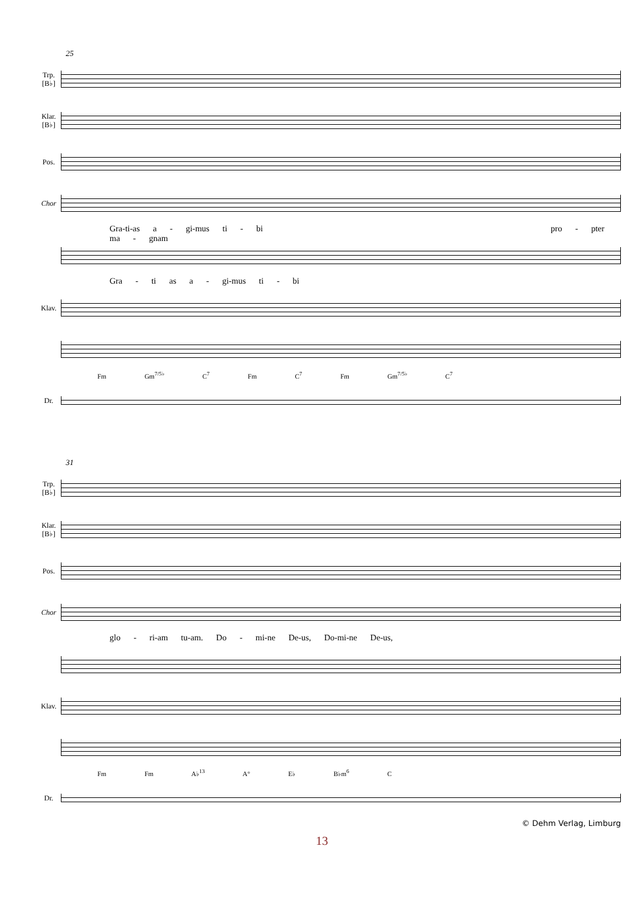25
Trp.
[B♭]
Klar.
[B♭]
Pos.
Chor
Gra-ti-as a - gi-mus ti - bi pro - pter ma - gnam
Gra - ti as a - gi-mus ti - bi
Klav.
Fm Gm<sup>7/5♭</sup> C<sup>7</sup> Fm C<sup>7</sup> Fm Gm<sup>7/5♭</sup> C<sup>7</sup>
Dr.
31
Trp.
[B♭]
Klar.
[B♭]
Pos.
Chor
glo - ri-am tu-am. Do - mi-ne De-us, Do-mi-ne De-us,
Klav.
Fm Fm A♭<sup>13</sup> A° E♭ B♭m<sup>6</sup> C
Dr.
© Dehm Verlag, Limburg
13